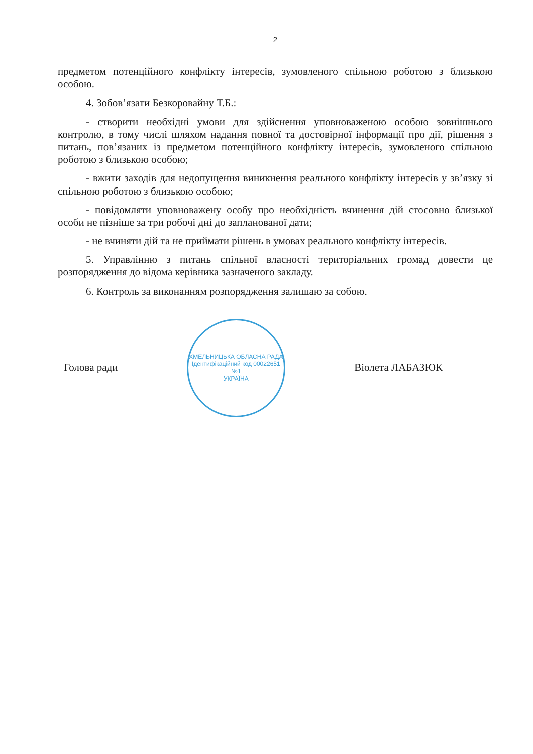2
предметом потенційного конфлікту інтересів, зумовленого спільною роботою з близькою особою.
4. Зобов’язати Безкоровайну Т.Б.:
- створити необхідні умови для здійснення уповноваженою особою зовнішнього контролю, в тому числі шляхом надання повної та достовірної інформації про дії, рішення з питань, пов’язаних із предметом потенційного конфлікту інтересів, зумовленого спільною роботою з близькою особою;
- вжити заходів для недопущення виникнення реального конфлікту інтересів у зв’язку зі спільною роботою з близькою особою;
- повідомляти уповноважену особу про необхідність вчинення дій стосовно близької особи не пізніше за три робочі дні до запланованої дати;
- не вчиняти дій та не приймати рішень в умовах реального конфлікту інтересів.
5. Управлінню з питань спільної власності територіальних громад довести це розпорядження до відома керівника зазначеного закладу.
6. Контроль за виконанням розпорядження залишаю за собою.
Голова ради
ХМЕЛЬНИЦЬКА ОБЛАСНА РАДА
Ідентифікаційний код 00022651
№1
УКРАЇНА
Віолета ЛАБАЗЮК